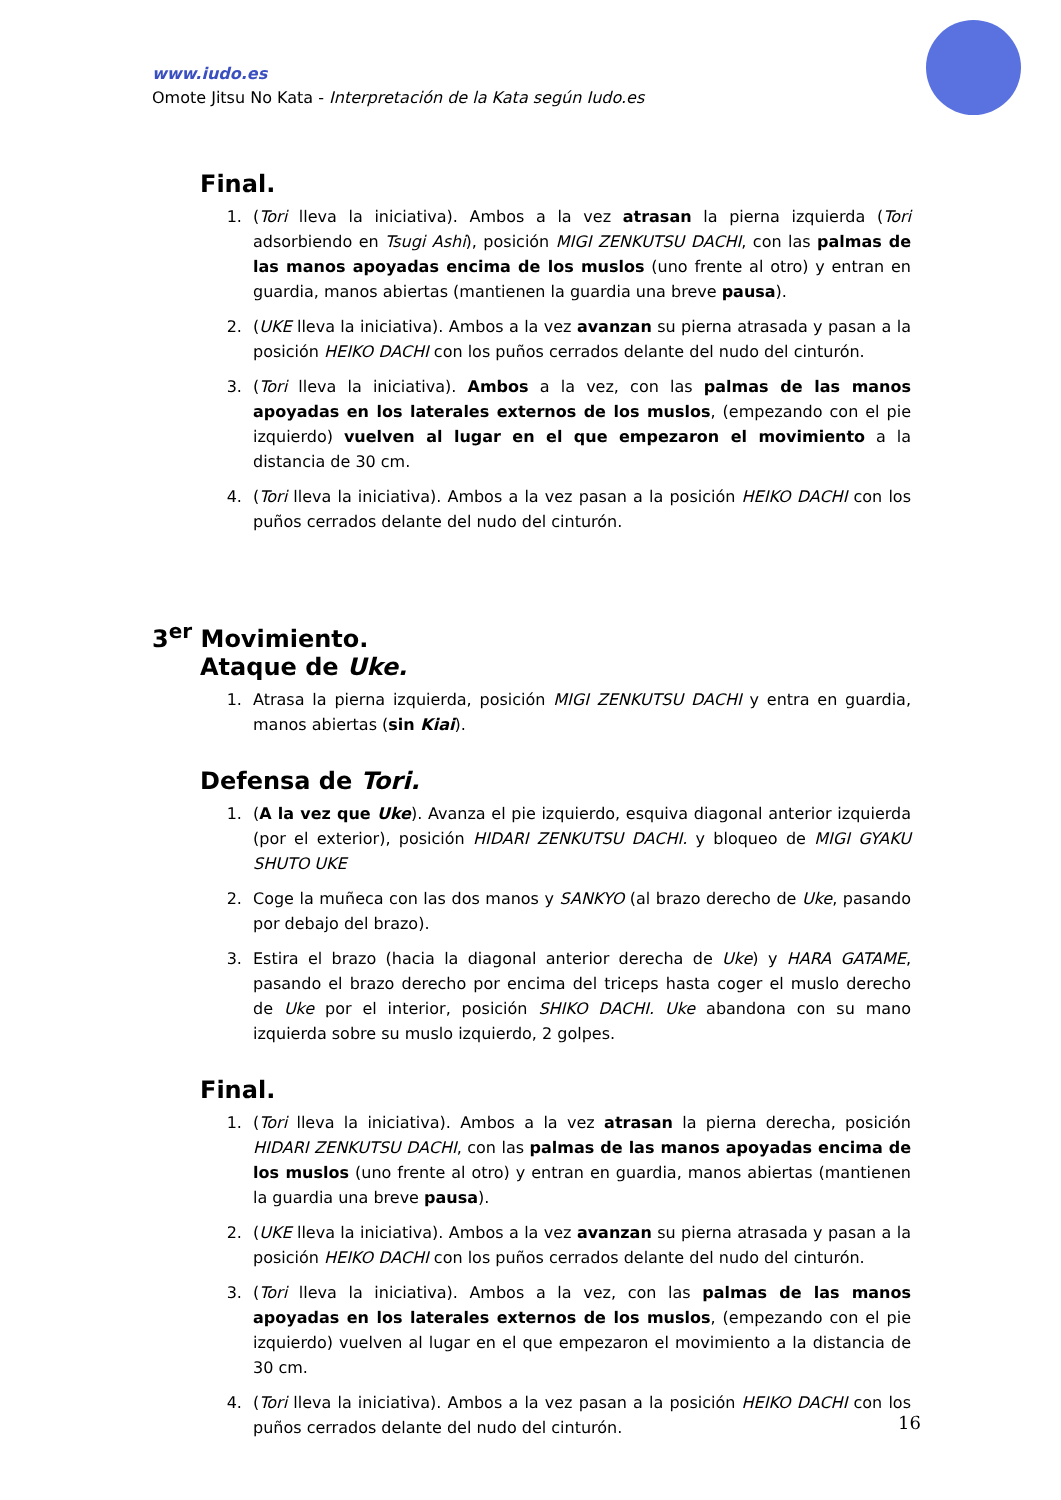www.iudo.es
Omote Jitsu No Kata - Interpretación de la Kata según Iudo.es
Final.
1. (Tori lleva la iniciativa). Ambos a la vez atrasan la pierna izquierda (Tori adsorbiendo en Tsugi Ashi), posición MIGI ZENKUTSU DACHI, con las palmas de las manos apoyadas encima de los muslos (uno frente al otro) y entran en guardia, manos abiertas (mantienen la guardia una breve pausa).
2. (UKE lleva la iniciativa). Ambos a la vez avanzan su pierna atrasada y pasan a la posición HEIKO DACHI con los puños cerrados delante del nudo del cinturón.
3. (Tori lleva la iniciativa). Ambos a la vez, con las palmas de las manos apoyadas en los laterales externos de los muslos, (empezando con el pie izquierdo) vuelven al lugar en el que empezaron el movimiento a la distancia de 30 cm.
4. (Tori lleva la iniciativa). Ambos a la vez pasan a la posición HEIKO DACHI con los puños cerrados delante del nudo del cinturón.
3<sup>er</sup> Movimiento.
Ataque de Uke.
1. Atrasa la pierna izquierda, posición MIGI ZENKUTSU DACHI y entra en guardia, manos abiertas (sin Kiai).
Defensa de Tori.
1. (A la vez que Uke). Avanza el pie izquierdo, esquiva diagonal anterior izquierda (por el exterior), posición HIDARI ZENKUTSU DACHI. y bloqueo de MIGI GYAKU SHUTO UKE
2. Coge la muñeca con las dos manos y SANKYO (al brazo derecho de Uke, pasando por debajo del brazo).
3. Estira el brazo (hacia la diagonal anterior derecha de Uke) y HARA GATAME, pasando el brazo derecho por encima del triceps hasta coger el muslo derecho de Uke por el interior, posición SHIKO DACHI. Uke abandona con su mano izquierda sobre su muslo izquierdo, 2 golpes.
Final.
1. (Tori lleva la iniciativa). Ambos a la vez atrasan la pierna derecha, posición HIDARI ZENKUTSU DACHI, con las palmas de las manos apoyadas encima de los muslos (uno frente al otro) y entran en guardia, manos abiertas (mantienen la guardia una breve pausa).
2. (UKE lleva la iniciativa). Ambos a la vez avanzan su pierna atrasada y pasan a la posición HEIKO DACHI con los puños cerrados delante del nudo del cinturón.
3. (Tori lleva la iniciativa). Ambos a la vez, con las palmas de las manos apoyadas en los laterales externos de los muslos, (empezando con el pie izquierdo) vuelven al lugar en el que empezaron el movimiento a la distancia de 30 cm.
4. (Tori lleva la iniciativa). Ambos a la vez pasan a la posición HEIKO DACHI con los puños cerrados delante del nudo del cinturón.
16